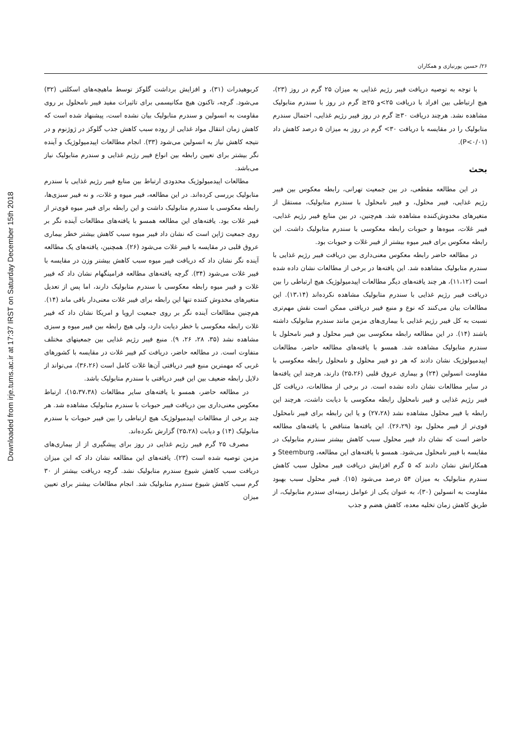Downloaded from irje.tums.ac.ir at 17:37 IRST on Saturday December 15th 2018
۲۶/ حسین پورنیازی و همکاران
با توجه به توصیه دریافت فیبر رژیم غذایی به میزان ۲۵ گرم در روز (۲۳)، هیچ ارتباطی بین افراد با دریافت ۲۵>و ۲۵≤ گرم در روز با سندرم متابولیک مشاهده نشد. هرچند دریافت ۳۰≤ گرم در روز فیبر رژیم غذایی، احتمال سندرم متابولیک را در مقایسه با دریافت ۳۰> گرم در روز به میزان ۵ درصد کاهش داد (P<۰/۰۱).
بحث
در این مطالعه مقطعی، در بین جمعیت تهرانی، رابطه معکوس بین فیبر رژیم غذایی، فیبر محلول، و فیبر نامحلول با سندرم متابولیک، مستقل از متغیرهای مخدوش‌کننده مشاهده شد. هم‌چنین، در بین منابع فیبر رژیم غذایی، فیبر غلات، میوه‌ها و حبوبات رابطه معکوسی با سندرم متابولیک داشت. این رابطه معکوس برای فیبر میوه بیشتر از فیبر غلات و حبوبات بود.
در مطالعه حاضر رابطه معکوس معنی‌داری بین دریافت فیبر رژیم غذایی با سندرم متابولیک مشاهده شد. این یافته‌ها در برخی از مطالعات نشان داده شده است (۱۱،۱۲)، هر چند یافته‌های دیگر مطالعات اپیدمیولوژیک هیچ ارتباطی را بین دریافت فیبر رژیم غذایی با سندرم متابولیک مشاهده نکرده‌اند (۱۳،۱۴). این مطالعات بیان می‌کنند که نوع و منبع فیبر دریافتی ممکن است نقش مهم‌تری نسبت به کل فیبر رژیم غذایی با بیماری‌های مزمن مانند سندرم متابولیک داشته باشند (۱۴). در این مطالعه رابطه معکوسی بین فیبر محلول و فیبر نامحلول با سندرم متابولیک مشاهده شد. همسو با یافته‌های مطالعه حاضر، مطالعات اپیدمیولوژیک نشان دادند که هر دو فیبر محلول و نامحلول رابطه معکوسی با مقاومت انسولین (۲۴) و بیماری عروق قلبی (۲۵،۲۶) دارند، هرچند این یافته‌ها در سایر مطالعات نشان داده نشده است. در برخی از مطالعات، دریافت کل فیبر رژیم غذایی و فیبر نامحلول رابطه معکوسی با دیابت داشت، هرچند این رابطه با فیبر محلول مشاهده نشد (۲۷،۲۸) و یا این رابطه برای فیبر نامحلول قوی‌تر از فیبر محلول بود (۲۶،۲۹). این یافته‌ها متناقض با یافته‌های مطالعه حاضر است که نشان داد فیبر محلول سبب کاهش بیشتر سندرم متابولیک در مقایسه با فیبر نامحلول می‌شود. همسو با یافته‌های این مطالعه، Steemburg و همکارانش نشان دادند که ۵ گرم افزایش دریافت فیبر محلول سبب کاهش سندرم متابولیک به میزان ۵۴ درصد می‌شود (۱۵). فیبر محلول سبب بهبود مقاومت به انسولین (۳۰)، به عنوان یکی از عوامل زمینه‌ای سندرم متابولیک، از طریق کاهش زمان تخلیه معده، کاهش هضم و جذب
کربوهیدرات (۳۱)، و افزایش برداشت گلوکز توسط ماهیچه‌های اسکلتی (۳۲) می‌شود. گرچه، تاکنون هیچ مکانیسمی برای تاثیرات مفید فیبر نامحلول بر روی مقاومت به انسولین و سندرم متابولیک بیان نشده است، پیشنهاد شده است که کاهش زمان انتقال مواد غذایی از روده سبب کاهش جذب گلوکز در ژوژنوم و در نتیجه کاهش نیاز به انسولین می‌شود (۳۳). انجام مطالعات اپیدمیولوژیک و آینده نگر بیشتر برای تعیین رابطه بین انواع فیبر رژیم غذایی و سندرم متابولیک نیاز می‌باشد.
مطالعات اپیدمیولوژیک محدودی ارتباط بین منابع فیبر رژیم غذایی با سندرم متابولیک بررسی کرده‌اند. در این مطالعه، فیبر میوه و غلات، و نه فیبر سبزی‌ها، رابطه معکوسی با سندرم متابولیک داشت و این رابطه برای فیبر میوه قوی‌تر از فیبر غلات بود. یافته‌های این مطالعه همسو با یافته‌های مطالعات آینده نگر بر روی جمعیت ژاپن است که نشان داد فیبر میوه سبب کاهش بیشتر خطر بیماری عروق قلبی در مقایسه با فیبر غلات می‌شود (۲۶). همچنین، یافته‌های یک مطالعه آینده نگر نشان داد که دریافت فیبر میوه سبب کاهش بیشتر وزن در مقایسه با فیبر غلات می‌شود (۳۴). گرچه یافته‌های مطالعه فرامینگهام نشان داد که فیبر غلات و فیبر میوه رابطه معکوسی با سندرم متابولیک دارند، اما پس از تعدیل متغیرهای مخدوش کننده تنها این رابطه برای فیبر غلات معنی‌دار باقی ماند (۱۴). هم‌چنین مطالعات آینده نگر بر روی جمعیت اروپا و امریکا نشان داد که فیبر غلات رابطه معکوسی با خطر دیابت دارد، ولی هیچ رابطه بین فیبر میوه و سبزی مشاهده نشد (۳۵، ۲۸، ۲۶، ۹). منبع فیبر رژیم غذایی بین جمعیتهای مختلف متفاوت است. در مطالعه حاضر، دریافت کم فیبر غلات در مقایسه با کشورهای غربی که مهمترین منبع فیبر دریافتی آن‌ها غلات کامل است (۳۶،۲۶)، می‌تواند از دلایل رابطه ضعیف بین این فیبر دریافتی با سندرم متابولیک باشد.
در مطالعه حاضر، همسو با یافته‌های سایر مطالعات (۱۵،۳۷،۳۸)، ارتباط معکوس معنی‌داری بین دریافت فیبر حبوبات با سندرم متابولیک مشاهده شد. هر چند برخی از مطالعات اپیدمیولوژیک هیچ ارتباطی را بین فیبر حبوبات با سندرم متابولیک (۱۴) و دیابت (۲۵،۲۸) گزارش نکرده‌اند.
مصرف ۲۵ گرم فیبر رژیم غذایی در روز برای پیشگیری از از بیماری‌های مزمن توصیه شده است (۲۳). یافته‌های این مطالعه نشان داد که این میزان دریافت سبب کاهش شیوع سندرم متابولیک نشد. گرچه دریافت بیشتر از ۳۰ گرم سبب کاهش شیوع سندرم متابولیک شد. انجام مطالعات بیشتر برای تعیین میزان